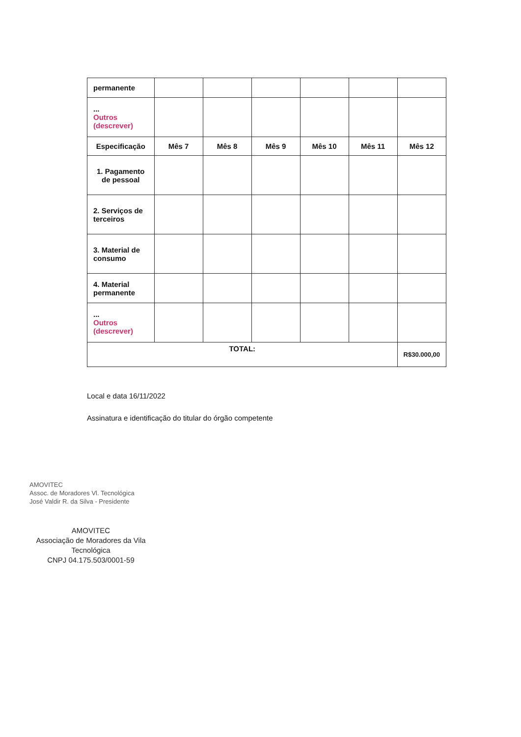| permanente | | | | | | |
| ... Outros (descrever) | | | | | | |
| Especificação | Mês 7 | Mês 8 | Mês 9 | Mês 10 | Mês 11 | Mês 12 |
| 1. Pagamento de pessoal | | | | | | |
| 2. Serviços de terceiros | | | | | | |
| 3. Material de consumo | | | | | | |
| 4. Material permanente | | | | | | |
| ... Outros (descrever) | | | | | | |
| TOTAL: | | | | | | R$30.000,00 |
Local e data 16/11/2022
Assinatura e identificação do titular do órgão competente
AMOVITEC
Assoc. de Moradores Vl. Tecnológica
José Valdir R. da Silva - Presidente
AMOVITEC
Associação de Moradores da Vila Tecnológica
CNPJ 04.175.503/0001-59